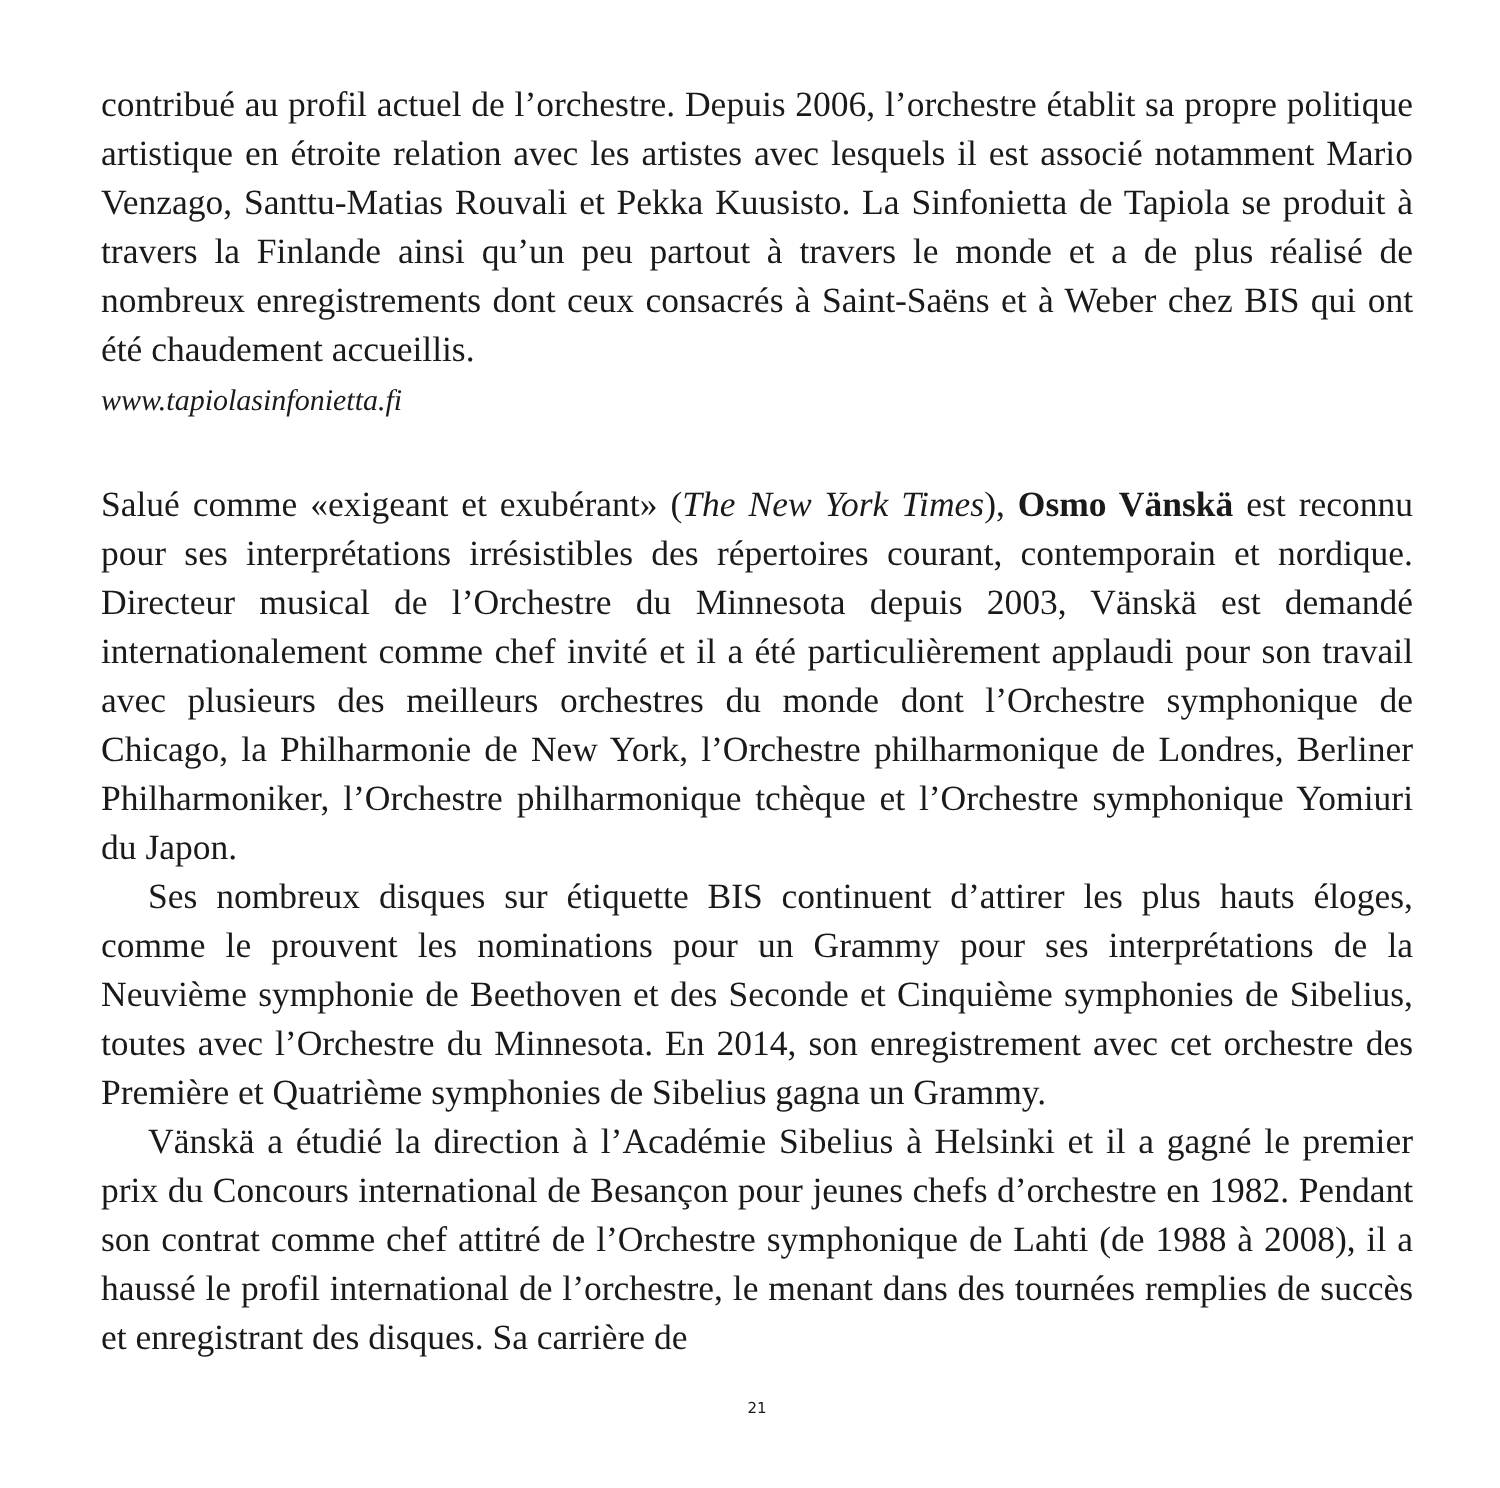contribué au profil actuel de l’orchestre. Depuis 2006, l’orchestre établit sa propre politique artistique en étroite relation avec les artistes avec lesquels il est associé notamment Mario Venzago, Santtu-Matias Rouvali et Pekka Kuusisto. La Sinfo­nietta de Tapiola se produit à travers la Finlande ainsi qu’un peu partout à travers le monde et a de plus réalisé de nombreux enregistrements dont ceux consacrés à Saint-Saëns et à Weber chez BIS qui ont été chaudement accueillis.
www.tapiolasinfonietta.fi
Salué comme «exigeant et exubérant» (The New York Times), Osmo Vänskä est reconnu pour ses interprétations irrésistibles des répertoires courant, contemporain et nordique. Directeur musical de l’Orchestre du Minnesota depuis 2003, Vänskä est demandé internationalement comme chef invité et il a été particulièrement applaudi pour son travail avec plusieurs des meilleurs orchestres du monde dont l’Orchestre symphonique de Chicago, la Philharmonie de New York, l’Orchestre philharmo­nique de Londres, Berliner Philharmoniker, l’Orchestre philharmonique tchèque et l’Orchestre symphonique Yomiuri du Japon.
Ses nombreux disques sur étiquette BIS continuent d’attirer les plus hauts éloges, comme le prouvent les nominations pour un Grammy pour ses interpréta­tions de la Neuvième symphonie de Beethoven et des Seconde et Cinquième symphonies de Sibelius, toutes avec l’Orchestre du Minnesota. En 2014, son enre­gistrement avec cet orchestre des Première et Quatrième symphonies de Sibelius gagna un Grammy.
Vänskä a étudié la direction à l’Académie Sibelius à Helsinki et il a gagné le premier prix du Concours international de Besançon pour jeunes chefs d’orchestre en 1982. Pendant son contrat comme chef attitré de l’Orchestre symphonique de Lahti (de 1988 à 2008), il a haussé le profil international de l’orchestre, le menant dans des tournées remplies de succès et enregistrant des disques. Sa carrière de
21